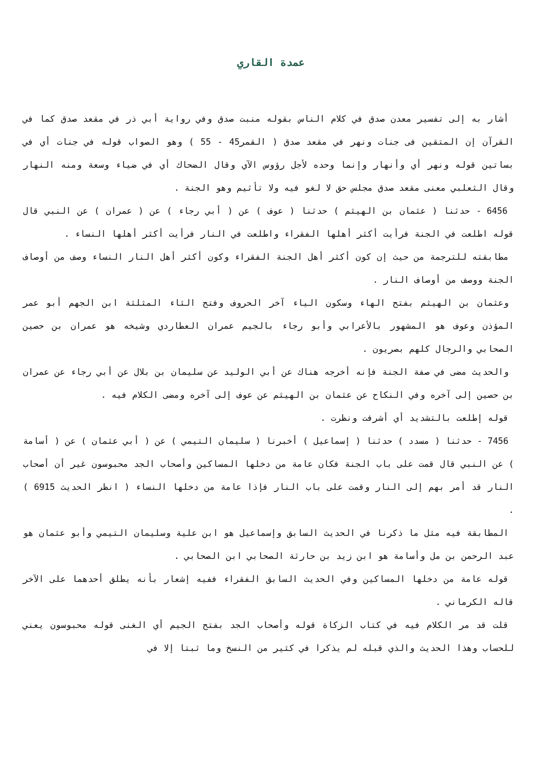عمدة القاري
أشار به إلى تفسير معدن صدق في كلام الناس بقوله منبت صدق وفي رواية أبي ذر في مقعد صدق كما في القرآن إن المتقين فى جنات ونهر في مقعد صدق ( القمر45 - 55 ) وهو الصواب قوله في جنات أي في بساتين قوله ونهر أي وأنهار وإنما وحده لأجل رؤوس الآي وقال الضحاك أي في ضياء وسعة ومنه النهار وقال الثعلبي معنى مقعد صدق مجلس حق لا لغو فيه ولا تأثيم وهو الجنة .
6456 - حدثنا ( عثمان بن الهيثم ) حدثنا ( عوف ) عن ( أبي رجاء ) عن ( عمران ) عن النبي قال قوله اطلعت في الجنة فرأيت أكثر أهلها الفقراء واطلعت في النار فرأيت أكثر أهلها النساء .
مطابقته للترجمة من حيث إن كون أكثر أهل الجنة الفقراء وكون أكثر أهل النار النساء وصف من أوصاف الجنة ووصف من أوصاف النار .
وعثمان بن الهيثم بفتح الهاء وسكون الياء آخر الحروف وفتح الثاء المثلثة ابن الجهم أبو عمر المؤذن وعوف هو المشهور بالأعرابي وأبو رجاء بالجيم عمران العطاردي وشيخه هو عمران بن حصين الصحابي والرجال كلهم بصريون .
والحديث مضى في صفة الجنة فإنه أخرجه هناك عن أبي الوليد عن سليمان بن بلال عن أبي رجاء عن عمران بن حصين إلى آخره وفي النكاح عن عثمان بن الهيثم عن عوف إلى آخره ومضى الكلام فيه .
قوله إطلعت بالتشديد أي أشرفت ونظرت .
7456 - حدثنا ( مسدد ) حدثنا ( إسماعيل ) أخبرنا ( سليمان التيمي ) عن ( أبي عثمان ) عن ( أسامة ) عن النبي قال قمت على باب الجنة فكان عامة من دخلها المساكين وأصحاب الجد محبوسون غير أن أصحاب النار قد أمر بهم إلى النار وقمت على باب النار فإذا عامة من دخلها النساء ( انظر الحديث 6915 ) .
المطابقة فيه مثل ما ذكرنا في الحديث السابق وإسماعيل هو ابن علية وسليمان التيمي وأبو عثمان هو عبد الرحمن بن مل وأسامة هو ابن زيد بن حارثة الصحابي ابن الصحابي .
قوله عامة من دخلها المساكين وفي الحديث السابق الفقراء ففيه إشعار بأنه يطلق أحدهما على الآخر قاله الكرماني .
قلت قد مر الكلام فيه في كتاب الزكاة قوله وأصحاب الجد بفتح الجيم أي الغنى قوله محبوسون يعني للحساب وهذا الحديث والذي قبله لم يذكرا في كثير من النسخ وما ثبتا إلا في